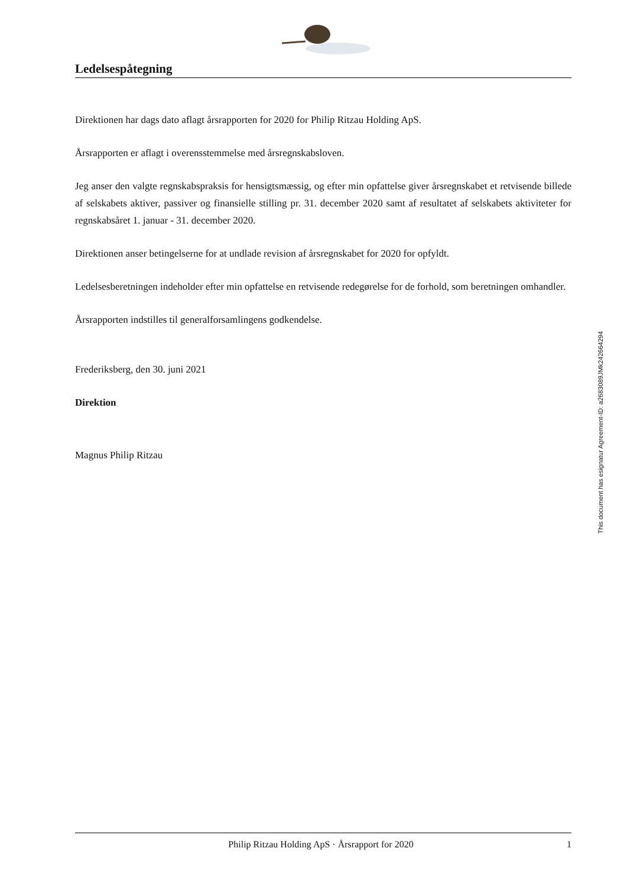Ledelsespåtegning
Direktionen har dags dato aflagt årsrapporten for 2020 for Philip Ritzau Holding ApS.
Årsrapporten er aflagt i overensstemmelse med årsregnskabsloven.
Jeg anser den valgte regnskabspraksis for hensigtsmæssig, og efter min opfattelse giver årsregnskabet et retvisende billede af selskabets aktiver, passiver og finansielle stilling pr. 31. december 2020 samt af resultatet af selskabets aktiviteter for regnskabsåret 1. januar - 31. december 2020.
Direktionen anser betingelserne for at undlade revision af årsregnskabet for 2020 for opfyldt.
Ledelsesberetningen indeholder efter min opfattelse en retvisende redegørelse for de forhold, som beretningen omhandler.
Årsrapporten indstilles til generalforsamlingens godkendelse.
Frederiksberg, den 30. juni 2021
Direktion
Magnus Philip Ritzau
This document has esignatur Agreement-ID: a2683089JMk242664294
Philip Ritzau Holding ApS · Årsrapport for 2020 1